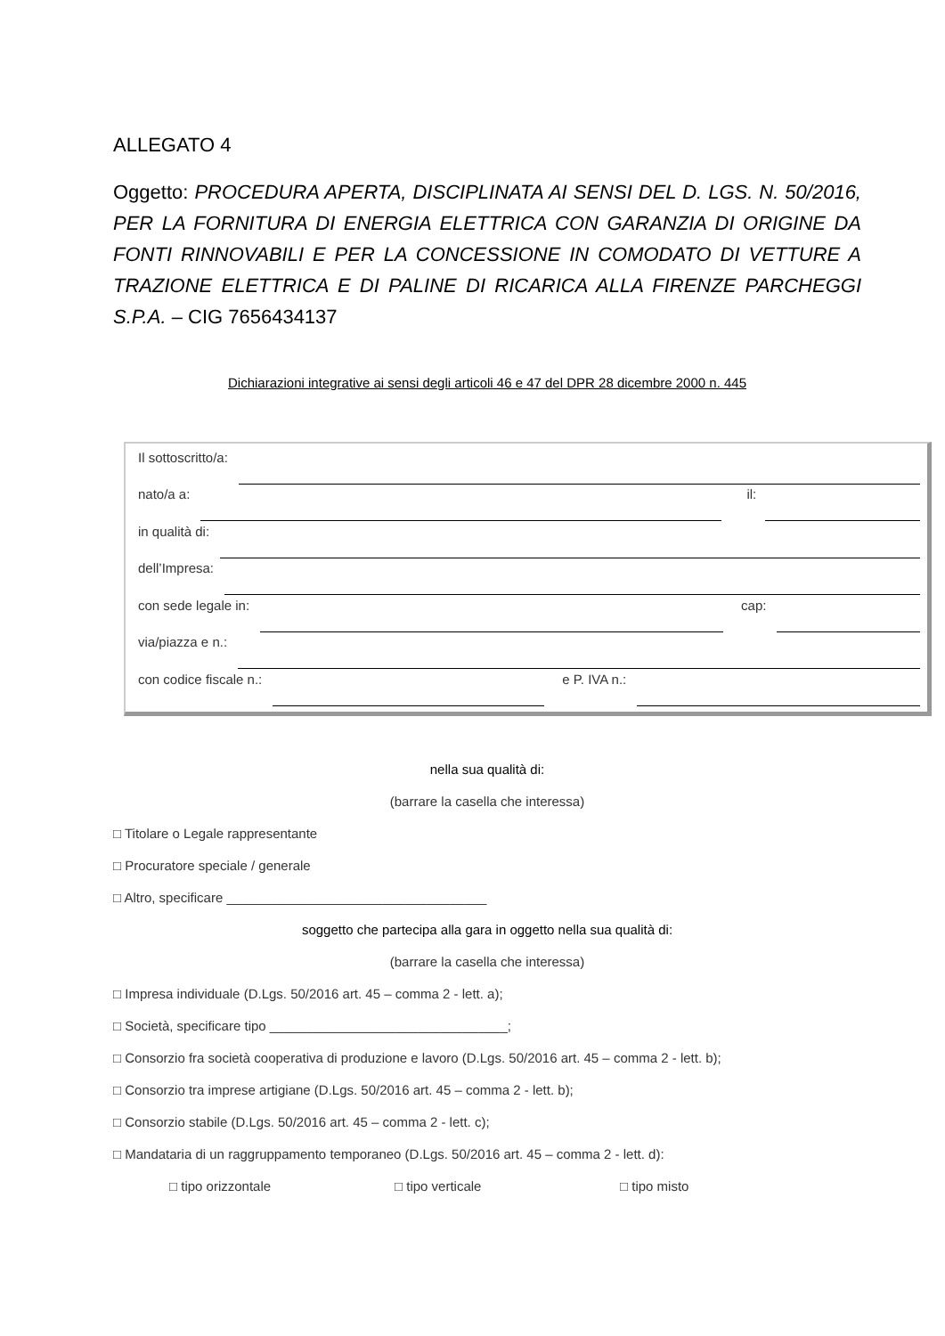ALLEGATO 4
Oggetto: PROCEDURA APERTA, DISCIPLINATA AI SENSI DEL D. LGS. N. 50/2016, PER LA FORNITURA DI ENERGIA ELETTRICA CON GARANZIA DI ORIGINE DA FONTI RINNOVABILI E PER LA CONCESSIONE IN COMODATO DI VETTURE A TRAZIONE ELETTRICA E DI PALINE DI RICARICA ALLA FIRENZE PARCHEGGI S.P.A. – CIG 7656434137
Dichiarazioni integrative ai sensi degli articoli 46 e 47 del DPR 28 dicembre 2000 n. 445
Il sottoscritto/a:
nato/a a: il:
in qualità di:
dell’Impresa:
con sede legale in: cap:
via/piazza e n.:
con codice fiscale n.: e P. IVA n.:
nella sua qualità di:
(barrare la casella che interessa)
□ Titolare o Legale rappresentante
□ Procuratore speciale / generale
□ Altro, specificare ___________________________________
soggetto che partecipa alla gara in oggetto nella sua qualità di:
(barrare la casella che interessa)
□ Impresa individuale (D.Lgs. 50/2016 art. 45 – comma 2 - lett. a);
□ Società, specificare tipo ________________________________;
□ Consorzio fra società cooperativa di produzione e lavoro (D.Lgs. 50/2016 art. 45 – comma 2 - lett. b);
□ Consorzio tra imprese artigiane (D.Lgs. 50/2016 art. 45 – comma 2 - lett. b);
□ Consorzio stabile (D.Lgs. 50/2016 art. 45 – comma 2 - lett. c);
□ Mandataria di un raggruppamento temporaneo (D.Lgs. 50/2016 art. 45 – comma 2 - lett. d):
□ tipo orizzontale □ tipo verticale □ tipo misto